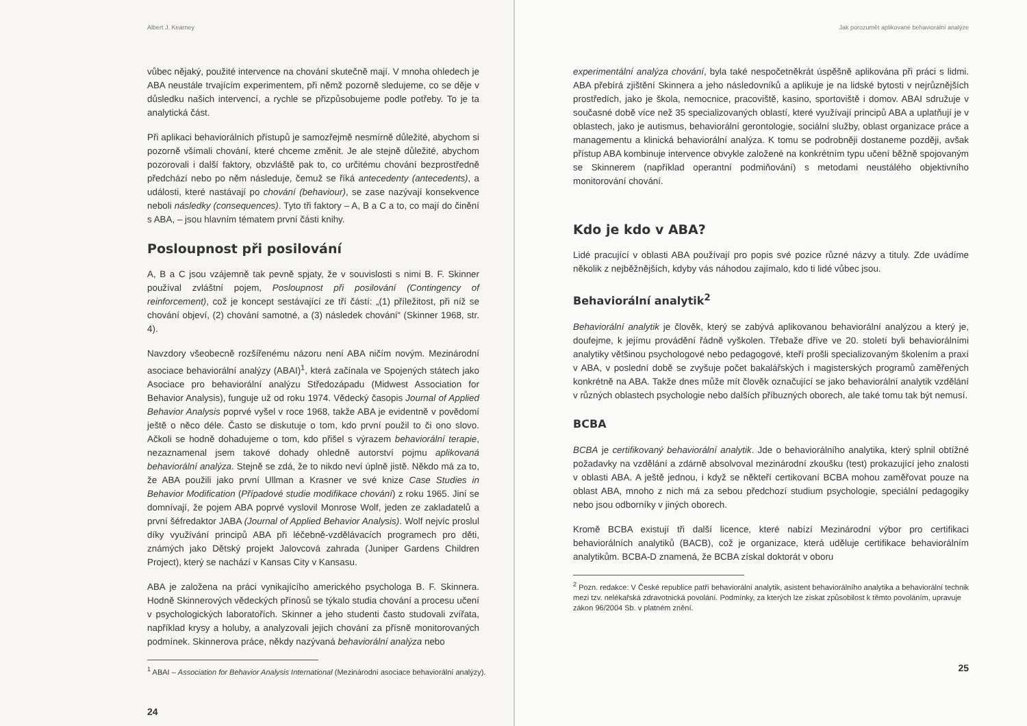Albert J. Kearney
vůbec nějaký, použité intervence na chování skutečně mají. V mnoha ohledech je ABA neustále trvajícím experimentem, při němž pozorně sledujeme, co se děje v důsledku našich intervencí, a rychle se přizpůsobujeme podle potřeby. To je ta analytická část.
Při aplikaci behaviorálních přístupů je samozřejmě nesmírně důležité, abychom si pozorně všímali chování, které chceme změnit. Je ale stejně důležité, abychom pozorovali i další faktory, obzvláště pak to, co určitému chování bezprostředně předchází nebo po něm následuje, čemuž se říká antecedenty (antecedents), a události, které nastávají po chování (behaviour), se zase nazývají konsekvence neboli následky (consequences). Tyto tři faktory – A, B a C a to, co mají do činění s ABA, – jsou hlavním tématem první části knihy.
Posloupnost při posilování
A, B a C jsou vzájemně tak pevně spjaty, že v souvislosti s nimi B. F. Skinner používal zvláštní pojem, Posloupnost při posilování (Contingency of reinforcement), což je koncept sestávající ze tří částí: „(1) příležitost, při níž se chování objeví, (2) chování samotné, a (3) následek chování“ (Skinner 1968, str. 4).
Navzdory všeobecně rozšířenému názoru není ABA ničím novým. Mezinárodní asociace behaviorální analýzy (ABAI)<sup>1</sup>, která začínala ve Spojených státech jako Asociace pro behaviorální analýzu Středozápadu (Midwest Association for Behavior Analysis), funguje už od roku 1974. Vědecký časopis Journal of Applied Behavior Analysis poprvé vyšel v roce 1968, takže ABA je evidentně v povědomí ještě o něco déle. Často se diskutuje o tom, kdo první použil to či ono slovo. Ačkoli se hodně dohadujeme o tom, kdo přišel s výrazem behaviorální terapie, nezaznamenal jsem takové dohady ohledně autorství pojmu aplikovaná behaviorální analýza. Stejně se zdá, že to nikdo neví úplně jistě. Někdo má za to, že ABA použili jako první Ullman a Krasner ve své knize Case Studies in Behavior Modification (Případové studie modifikace chování) z roku 1965. Jiní se domnívají, že pojem ABA poprvé vyslovil Monrose Wolf, jeden ze zakladatelů a první šéfredaktor JABA (Journal of Applied Behavior Analysis). Wolf nejvíc proslul díky využívání principů ABA při léčebně-vzdělávacích programech pro děti, známých jako Dětský projekt Jalovcová zahrada (Juniper Gardens Children Project), který se nachází v Kansas City v Kansasu.
ABA je založena na práci vynikajícího amerického psychologa B. F. Skinnera. Hodně Skinnerových vědeckých přínosů se týkalo studia chování a procesu učení v psychologických laboratořích. Skinner a jeho studenti často studovali zvířata, například krysy a holuby, a analyzovali jejich chování za přísně monitorovaných podmínek. Skinnerova práce, někdy nazývaná behaviorální analýza nebo
<sup>1</sup> ABAI – Association for Behavior Analysis International (Mezinárodní asociace behaviorální analýzy).
24
Jak porozumět aplikované behaviorální analýze
experimentální analýza chování, byla také nespočetněkrát úspěšně aplikována při práci s lidmi. ABA přebírá zjištění Skinnera a jeho následovníků a aplikuje je na lidské bytosti v nejrůznějších prostředích, jako je škola, nemocnice, pracoviště, kasino, sportoviště i domov. ABAI sdružuje v současné době více než 35 specializovaných oblastí, které využívají principů ABA a uplatňují je v oblastech, jako je autismus, behaviorální gerontologie, sociální služby, oblast organizace práce a managementu a klinická behaviorální analýza. K tomu se podrobněji dostaneme později, avšak přístup ABA kombinuje intervence obvykle založené na konkrétním typu učení běžně spojovaným se Skinnerem (například operantní podmiňování) s metodami neustálého objektivního monitorování chování.
Kdo je kdo v ABA?
Lidé pracující v oblasti ABA používají pro popis své pozice různé názvy a tituly. Zde uvádíme několik z nejběžnějších, kdyby vás náhodou zajímalo, kdo ti lidé vůbec jsou.
Behaviorální analytik<sup>2</sup>
Behaviorální analytik je člověk, který se zabývá aplikovanou behaviorální analýzou a který je, doufejme, k jejímu provádění řádně vyškolen. Třebaže dříve ve 20. století byli behaviorálními analytiky většinou psychologové nebo pedagogové, kteří prošli specializovaným školením a praxí v ABA, v poslední době se zvyšuje počet bakalářských i magisterských programů zaměřených konkrétně na ABA. Takže dnes může mít člověk označující se jako behaviorální analytik vzdělání v různých oblastech psychologie nebo dalších příbuzných oborech, ale také tomu tak být nemusí.
BCBA
BCBA je certifikovaný behaviorální analytik. Jde o behaviorálního analytika, který splnil obtížné požadavky na vzdělání a zdárně absolvoval mezinárodní zkoušku (test) prokazující jeho znalosti v oblasti ABA. A ještě jednou, i když se někteří certikovaní BCBA mohou zaměřovat pouze na oblast ABA, mnoho z nich má za sebou předchozí studium psychologie, speciální pedagogiky nebo jsou odborníky v jiných oborech.
Kromě BCBA existují tři další licence, které nabízí Mezinárodní výbor pro certifikaci behaviorálních analytiků (BACB), což je organizace, která uděluje certifikace behaviorálním analytikům. BCBA-D znamená, že BCBA získal doktorát v oboru
<sup>2</sup> Pozn. redakce: V České republice patří behaviorální analytik, asistent behaviorálního analytika a behaviorální technik mezi tzv. nelékařská zdravotnická povolání. Podmínky, za kterých lze získat způsobilost k těmto povoláním, upravuje zákon 96/2004 Sb. v platném znění.
25